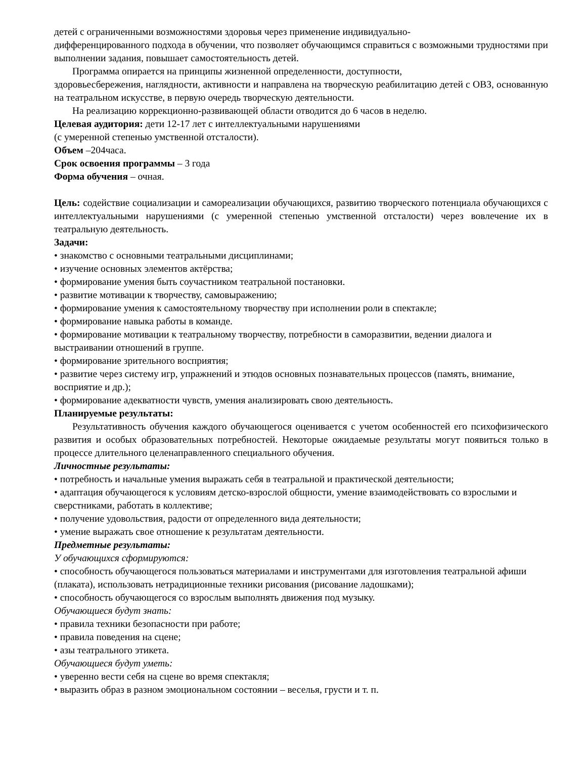детей с ограниченными возможностями здоровья через применение индивидуально-
дифференцированного подхода в обучении, что позволяет обучающимся справиться с возможными трудностями при выполнении задания, повышает самостоятельность детей.
Программа опирается на принципы жизненной определенности, доступности,
здоровьесбережения, наглядности, активности и направлена на творческую реабилитацию детей с ОВЗ, основанную на театральном искусстве, в первую очередь творческую деятельности.
На реализацию коррекционно-развивающей области отводится до 6 часов в неделю.
Целевая аудитория: дети 12-17 лет с интеллектуальными нарушениями
(с умеренной степенью умственной отсталости).
Объем –204часа.
Срок освоения программы – 3 года
Форма обучения – очная.
Цель: содействие социализации и самореализации обучающихся, развитию творческого потенциала обучающихся с интеллектуальными нарушениями (с умеренной степенью умственной отсталости) через вовлечение их в театральную деятельность.
Задачи:
• знакомство с основными театральными дисциплинами;
• изучение основных элементов актёрства;
• формирование умения быть соучастником театральной постановки.
• развитие мотивации к творчеству, самовыражению;
• формирование умения к самостоятельному творчеству при исполнении роли в спектакле;
• формирование навыка работы в команде.
• формирование мотивации к театральному творчеству, потребности в саморазвитии, ведении диалога и выстраивании отношений в группе.
• формирование зрительного восприятия;
• развитие через систему игр, упражнений и этюдов основных познавательных процессов (память, внимание, восприятие и др.);
• формирование адекватности чувств, умения анализировать свою деятельность.
Планируемые результаты:
Результативность обучения каждого обучающегося оценивается с учетом особенностей его психофизического развития и особых образовательных потребностей. Некоторые ожидаемые результаты могут появиться только в процессе длительного целенаправленного специального обучения.
Личностные результаты:
• потребность и начальные умения выражать себя в театральной и практической деятельности;
• адаптация обучающегося к условиям детско-взрослой общности, умение взаимодействовать со взрослыми и сверстниками, работать в коллективе;
• получение удовольствия, радости от определенного вида деятельности;
• умение выражать свое отношение к результатам деятельности.
Предметные результаты:
У обучающихся сформируются:
• способность обучающегося пользоваться материалами и инструментами для изготовления театральной афиши (плаката), использовать нетрадиционные техники рисования (рисование ладошками);
• способность обучающегося со взрослым выполнять движения под музыку.
Обучающиеся будут знать:
• правила техники безопасности при работе;
• правила поведения на сцене;
• азы театрального этикета.
Обучающиеся будут уметь:
• уверенно вести себя на сцене во время спектакля;
• выразить образ в разном эмоциональном состоянии – веселья, грусти и т. п.